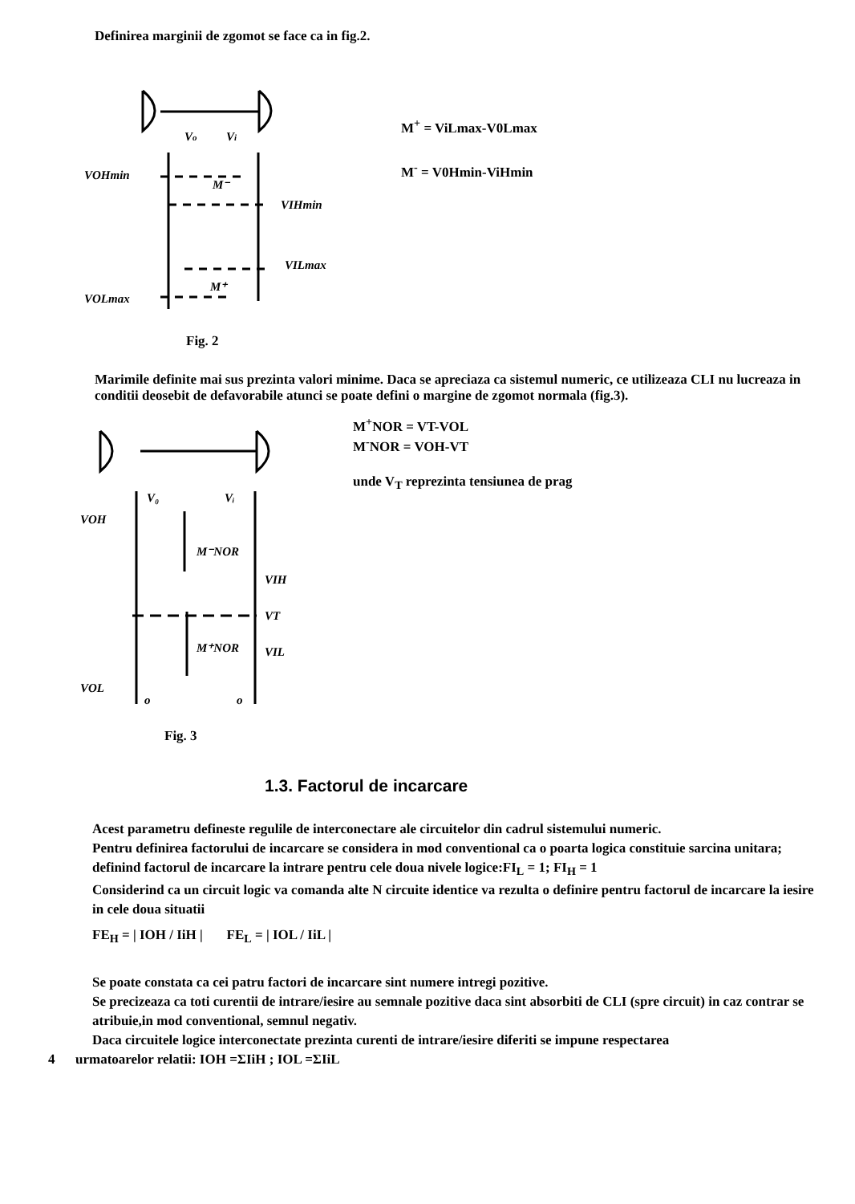Definirea marginii de zgomot se face ca in fig.2.
Vo
Vi
VOHmin
VIHmin
M⁻
VILmax
M⁺
VOLmax
M<sup>+</sup> = ViLmax-V0Lmax
M<sup>-</sup> = V0Hmin-ViHmin
Fig. 2
Marimile definite mai sus prezinta valori minime. Daca se apreciaza ca sistemul numeric, ce utilizeaza CLI nu lucreaza in conditii deosebit de defavorabile atunci se poate defini o margine de zgomot normala (fig.3).
V₀
Vᵢ
VOH
M⁻NOR
VIH
VT
M⁺NOR
VIL
VOL
o
o
M<sup>+</sup>NOR = VT-VOL
M<sup>-</sup>NOR = VOH-VT
unde V<sub>T</sub> reprezinta tensiunea de prag
Fig. 3
1.3. Factorul de incarcare
Acest parametru defineste regulile de interconectare ale circuitelor din cadrul sistemului numeric.
Pentru definirea factorului de incarcare se considera in mod conventional ca o poarta logica constituie sarcina unitara; definind factorul de incarcare la intrare pentru cele doua nivele logice:FI<sub>L</sub> = 1; FI<sub>H</sub> = 1
Considerind ca un circuit logic va comanda alte N circuite identice va rezulta o definire pentru factorul de incarcare la iesire in cele doua situatii
FE<sub>H</sub> = | IOH / IiH | FE<sub>L</sub> = | IOL / IiL |
Se poate constata ca cei patru factori de incarcare sint numere intregi pozitive.
Se precizeaza ca toti curentii de intrare/iesire au semnale pozitive daca sint absorbiti de CLI (spre circuit) in caz contrar se atribuie,in mod conventional, semnul negativ.
Daca circuitele logice interconectate prezinta curenti de intrare/iesire diferiti se impune respectarea
4 urmatoarelor relatii: IOH =ΣIiH ; IOL =ΣIiL